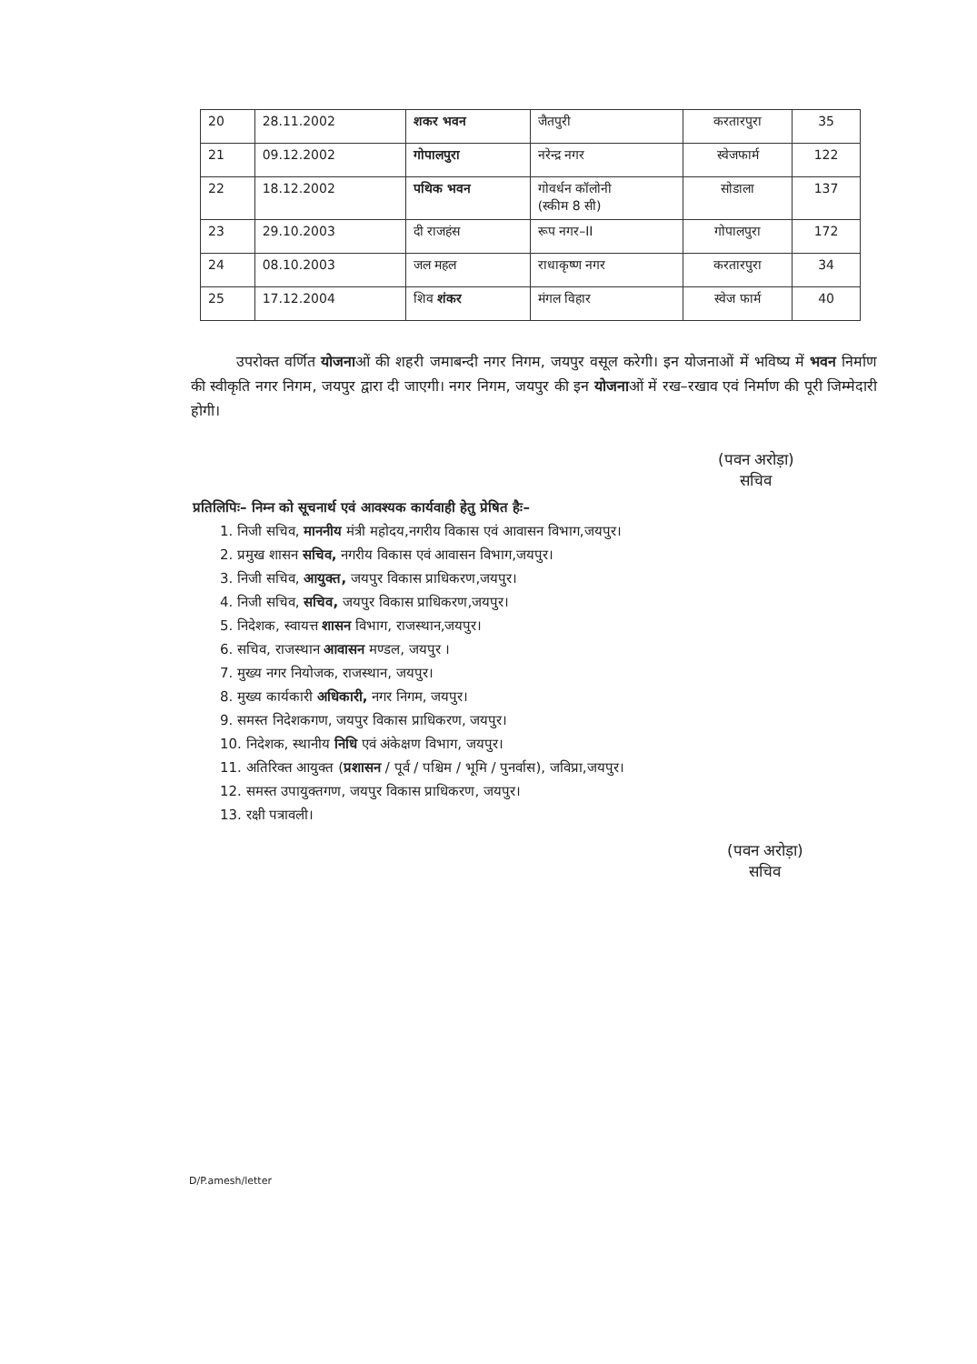| 20 | 28.11.2002 | शकर भवन | जैतपुरी | करतारपुरा | 35 |
| 21 | 09.12.2002 | गोपालपुरा | नरेन्द्र नगर | स्वेजफार्म | 122 |
| 22 | 18.12.2002 | पथिक भवन | गोवर्धन कॉलोनी (स्कीम 8 सी) | सोडाला | 137 |
| 23 | 29.10.2003 | दी राजहंस | रूप नगर–II | गोपालपुरा | 172 |
| 24 | 08.10.2003 | जल महल | राधाकृष्ण नगर | करतारपुरा | 34 |
| 25 | 17.12.2004 | शिव शंकर | मंगल विहार | स्वेज फार्म | 40 |
उपरोक्त वर्णित योजनाओं की शहरी जमाबन्दी नगर निगम, जयपुर वसूल करेगी। इन योजनाओं में भविष्य में भवन निर्माण की स्वीकृति नगर निगम, जयपुर द्वारा दी जाएगी। नगर निगम, जयपुर की इन योजनाओं में रख–रखाव एवं निर्माण की पूरी जिम्मेदारी होगी।
(पवन अरोड़ा)
सचिव
प्रतिलिपिः– निम्न को सूचनार्थ एवं आवश्यक कार्यवाही हेतु प्रेषित हैः–
1. निजी सचिव, माननीय मंत्री महोदय,नगरीय विकास एवं आवासन विभाग,जयपुर।
2. प्रमुख शासन सचिव, नगरीय विकास एवं आवासन विभाग,जयपुर।
3. निजी सचिव, आयुक्त, जयपुर विकास प्राधिकरण,जयपुर।
4. निजी सचिव, सचिव, जयपुर विकास प्राधिकरण,जयपुर।
5. निदेशक, स्वायत्त शासन विभाग, राजस्थान,जयपुर।
6. सचिव, राजस्थान आवासन मण्डल, जयपुर ।
7. मुख्य नगर नियोजक, राजस्थान, जयपुर।
8. मुख्य कार्यकारी अधिकारी, नगर निगम, जयपुर।
9. समस्त निदेशकगण, जयपुर विकास प्राधिकरण, जयपुर।
10. निदेशक, स्थानीय निधि एवं अंकेक्षण विभाग, जयपुर।
11. अतिरिक्त आयुक्त (प्रशासन / पूर्व / पश्चिम / भूमि / पुनर्वास), जविप्रा,जयपुर।
12. समस्त उपायुक्तगण, जयपुर विकास प्राधिकरण, जयपुर।
13. रक्षी पत्रावली।
(पवन अरोड़ा)
सचिव
D/P.amesh/letter